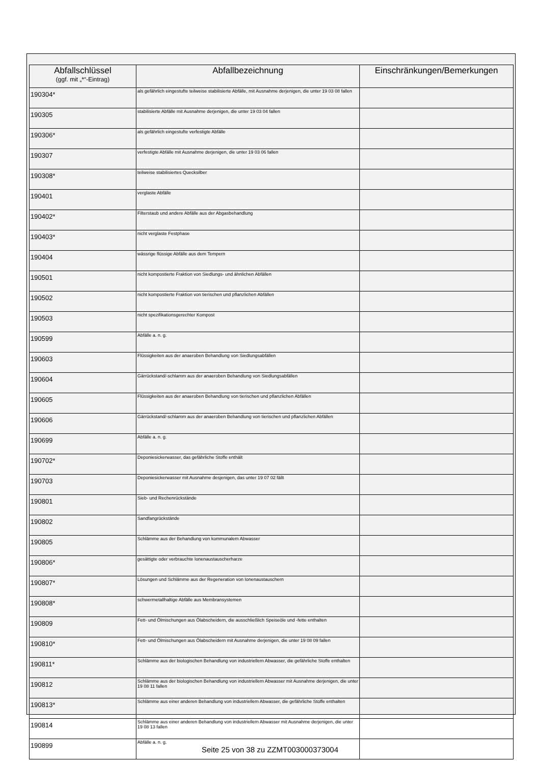| Abfallschlüssel (ggf. mit „*“-Eintrag) | Abfallbezeichnung | Einschränkungen/Bemerkungen |
| --- | --- | --- |
| 190304* | als gefährlich eingestufte teilweise stabilisierte Abfälle, mit Ausnahme derjenigen, die unter 19 03 08 fallen | |
| 190305 | stabilisierte Abfälle mit Ausnahme derjenigen, die unter 19 03 04 fallen | |
| 190306* | als gefährlich eingestufte verfestigte Abfälle | |
| 190307 | verfestigte Abfälle mit Ausnahme derjenigen, die unter 19 03 06 fallen | |
| 190308* | teilweise stabilisiertes Quecksilber | |
| 190401 | verglaste Abfälle | |
| 190402* | Filterstaub und andere Abfälle aus der Abgasbehandlung | |
| 190403* | nicht verglaste Festphase | |
| 190404 | wässrige flüssige Abfälle aus dem Tempern | |
| 190501 | nicht kompostierte Fraktion von Siedlungs- und ähnlichen Abfällen | |
| 190502 | nicht kompostierte Fraktion von tierischen und pflanzlichen Abfällen | |
| 190503 | nicht spezifikationsgerechter Kompost | |
| 190599 | Abfälle a. n. g. | |
| 190603 | Flüssigkeiten aus der anaeroben Behandlung von Siedlungsabfällen | |
| 190604 | Gärrückstand/-schlamm aus der anaeroben Behandlung von Siedlungsabfällen | |
| 190605 | Flüssigkeiten aus der anaeroben Behandlung von tierischen und pflanzlichen Abfällen | |
| 190606 | Gärrückstand/-schlamm aus der anaeroben Behandlung von tierischen und pflanzlichen Abfällen | |
| 190699 | Abfälle a. n. g. | |
| 190702* | Deponiesickerwasser, das gefährliche Stoffe enthält | |
| 190703 | Deponiesickerwasser mit Ausnahme desjenigen, das unter 19 07 02 fällt | |
| 190801 | Sieb- und Rechenrückstände | |
| 190802 | Sandfangrückstände | |
| 190805 | Schlämme aus der Behandlung von kommunalem Abwasser | |
| 190806* | gesättigte oder verbrauchte Ionenaustauscherharze | |
| 190807* | Lösungen und Schlämme aus der Regeneration von Ionenaustauschern | |
| 190808* | schwermetallhaltige Abfälle aus Membransystemen | |
| 190809 | Fett- und Ölmischungen aus Ölabscheidern, die ausschließlich Speiseöle und -fette enthalten | |
| 190810* | Fett- und Ölmischungen aus Ölabscheidern mit Ausnahme derjenigen, die unter 19 08 09 fallen | |
| 190811* | Schlämme aus der biologischen Behandlung von industriellem Abwasser, die gefährliche Stoffe enthalten | |
| 190812 | Schlämme aus der biologischen Behandlung von industriellem Abwasser mit Ausnahme derjenigen, die unter 19 08 11 fallen | |
| 190813* | Schlämme aus einer anderen Behandlung von industriellem Abwasser, die gefährliche Stoffe enthalten | |
| 190814 | Schlämme aus einer anderen Behandlung von industriellem Abwasser mit Ausnahme derjenigen, die unter 19 08 13 fallen | |
| 190899 | Abfälle a. n. g. | |
Seite 25 von 38 zu ZZMT003000373004